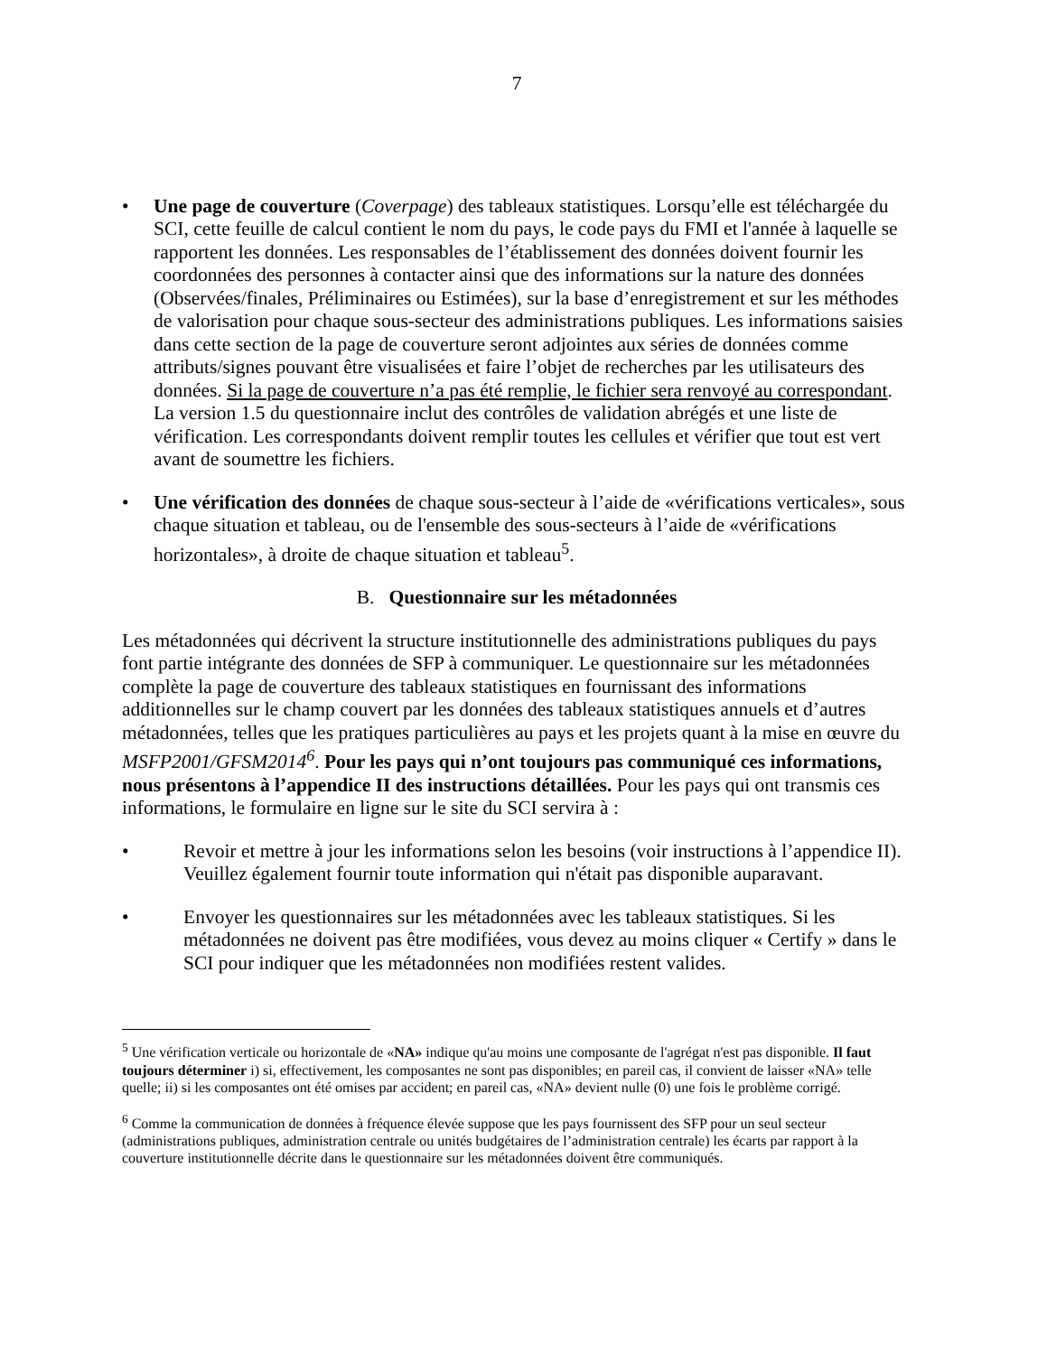7
• Une page de couverture (Coverpage) des tableaux statistiques. Lorsqu’elle est téléchargée du SCI, cette feuille de calcul contient le nom du pays, le code pays du FMI et l'année à laquelle se rapportent les données. Les responsables de l’établissement des données doivent fournir les coordonnées des personnes à contacter ainsi que des informations sur la nature des données (Observées/finales, Préliminaires ou Estimées), sur la base d’enregistrement et sur les méthodes de valorisation pour chaque sous-secteur des administrations publiques. Les informations saisies dans cette section de la page de couverture seront adjointes aux séries de données comme attributs/signes pouvant être visualisées et faire l’objet de recherches par les utilisateurs des données. Si la page de couverture n’a pas été remplie, le fichier sera renvoyé au correspondant. La version 1.5 du questionnaire inclut des contrôles de validation abrégés et une liste de vérification. Les correspondants doivent remplir toutes les cellules et vérifier que tout est vert avant de soumettre les fichiers.
• Une vérification des données de chaque sous-secteur à l’aide de «vérifications verticales», sous chaque situation et tableau, ou de l'ensemble des sous-secteurs à l’aide de «vérifications horizontales», à droite de chaque situation et tableau<sup>5</sup>.
B. Questionnaire sur les métadonnées
Les métadonnées qui décrivent la structure institutionnelle des administrations publiques du pays font partie intégrante des données de SFP à communiquer. Le questionnaire sur les métadonnées complète la page de couverture des tableaux statistiques en fournissant des informations additionnelles sur le champ couvert par les données des tableaux statistiques annuels et d’autres métadonnées, telles que les pratiques particulières au pays et les projets quant à la mise en œuvre du MSFP2001/GFSM2014<sup>6</sup>. Pour les pays qui n’ont toujours pas communiqué ces informations, nous présentons à l’appendice II des instructions détaillées. Pour les pays qui ont transmis ces informations, le formulaire en ligne sur le site du SCI servira à :
• Revoir et mettre à jour les informations selon les besoins (voir instructions à l’appendice II). Veuillez également fournir toute information qui n'était pas disponible auparavant.
• Envoyer les questionnaires sur les métadonnées avec les tableaux statistiques. Si les métadonnées ne doivent pas être modifiées, vous devez au moins cliquer « Certify » dans le SCI pour indiquer que les métadonnées non modifiées restent valides.
<sup>5</sup> Une vérification verticale ou horizontale de «NA» indique qu'au moins une composante de l'agrégat n'est pas disponible. Il faut toujours déterminer i) si, effectivement, les composantes ne sont pas disponibles; en pareil cas, il convient de laisser «NA» telle quelle; ii) si les composantes ont été omises par accident; en pareil cas, «NA» devient nulle (0) une fois le problème corrigé.
<sup>6</sup> Comme la communication de données à fréquence élevée suppose que les pays fournissent des SFP pour un seul secteur (administrations publiques, administration centrale ou unités budgétaires de l’administration centrale) les écarts par rapport à la couverture institutionnelle décrite dans le questionnaire sur les métadonnées doivent être communiqués.